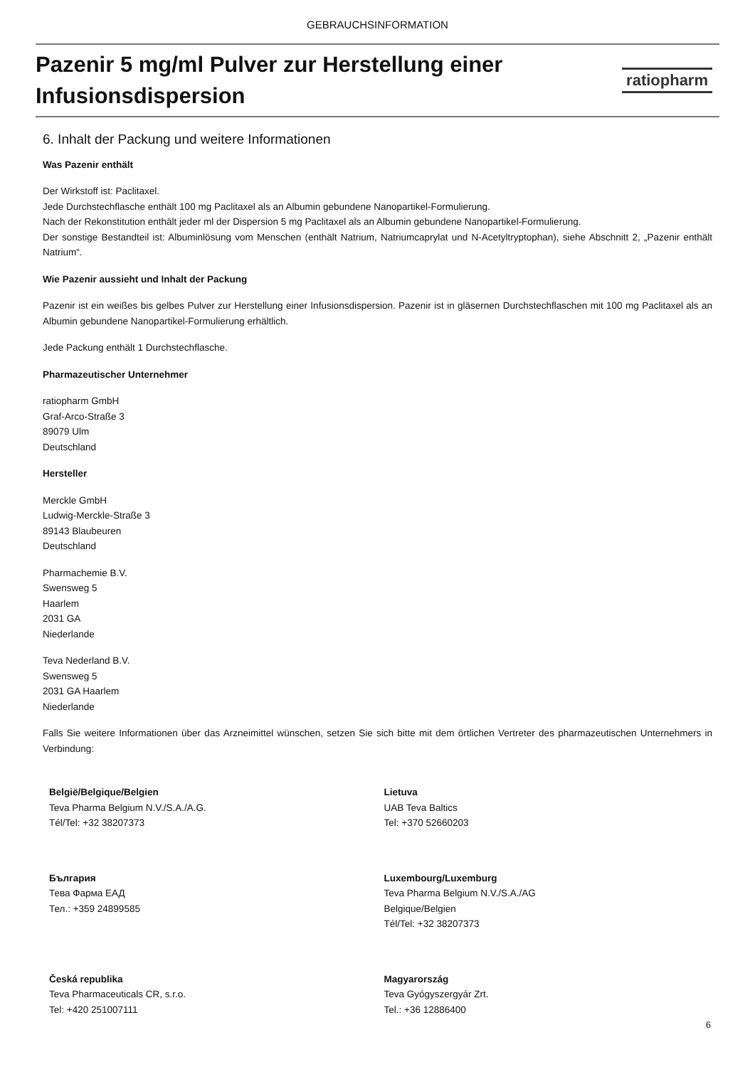GEBRAUCHSINFORMATION
Pazenir 5 mg/ml Pulver zur Herstellung einer
Infusionsdispersion
ratiopharm
6. Inhalt der Packung und weitere Informationen
Was Pazenir enthält
Der Wirkstoff ist: Paclitaxel.
Jede Durchstechflasche enthält 100 mg Paclitaxel als an Albumin gebundene Nanopartikel-Formulierung.
Nach der Rekonstitution enthält jeder ml der Dispersion 5 mg Paclitaxel als an Albumin gebundene Nanopartikel-Formulierung.
Der sonstige Bestandteil ist: Albuminlösung vom Menschen (enthält Natrium, Natriumcaprylat und N-Acetyltryptophan), siehe Abschnitt 2, „Pazenir enthält Natrium“.
Wie Pazenir aussieht und Inhalt der Packung
Pazenir ist ein weißes bis gelbes Pulver zur Herstellung einer Infusionsdispersion. Pazenir ist in gläsernen Durchstechflaschen mit 100 mg Paclitaxel als an Albumin gebundene Nanopartikel-Formulierung erhältlich.
Jede Packung enthält 1 Durchstechflasche.
Pharmazeutischer Unternehmer
ratiopharm GmbH
Graf-Arco-Straße 3
89079 Ulm
Deutschland
Hersteller
Merckle GmbH
Ludwig-Merckle-Straße 3
89143 Blaubeuren
Deutschland
Pharmachemie B.V.
Swensweg 5
Haarlem
2031 GA
Niederlande
Teva Nederland B.V.
Swensweg 5
2031 GA Haarlem
Niederlande
Falls Sie weitere Informationen über das Arzneimittel wünschen, setzen Sie sich bitte mit dem örtlichen Vertreter des pharmazeutischen Unternehmers in Verbindung:
| België/Belgique/Belgien Teva Pharma Belgium N.V./S.A./A.G. Tél/Tel: +32 38207373 | Lietuva UAB Teva Baltics Tel: +370 52660203 |
| България Тева Фарма ЕАД Тел.: +359 24899585 | Luxembourg/Luxemburg Teva Pharma Belgium N.V./S.A./AG Belgique/Belgien Tél/Tel: +32 38207373 |
| Česká republika Teva Pharmaceuticals CR, s.r.o. Tel: +420 251007111 | Magyarország Teva Gyógyszergyár Zrt. Tel.: +36 12886400 |
6